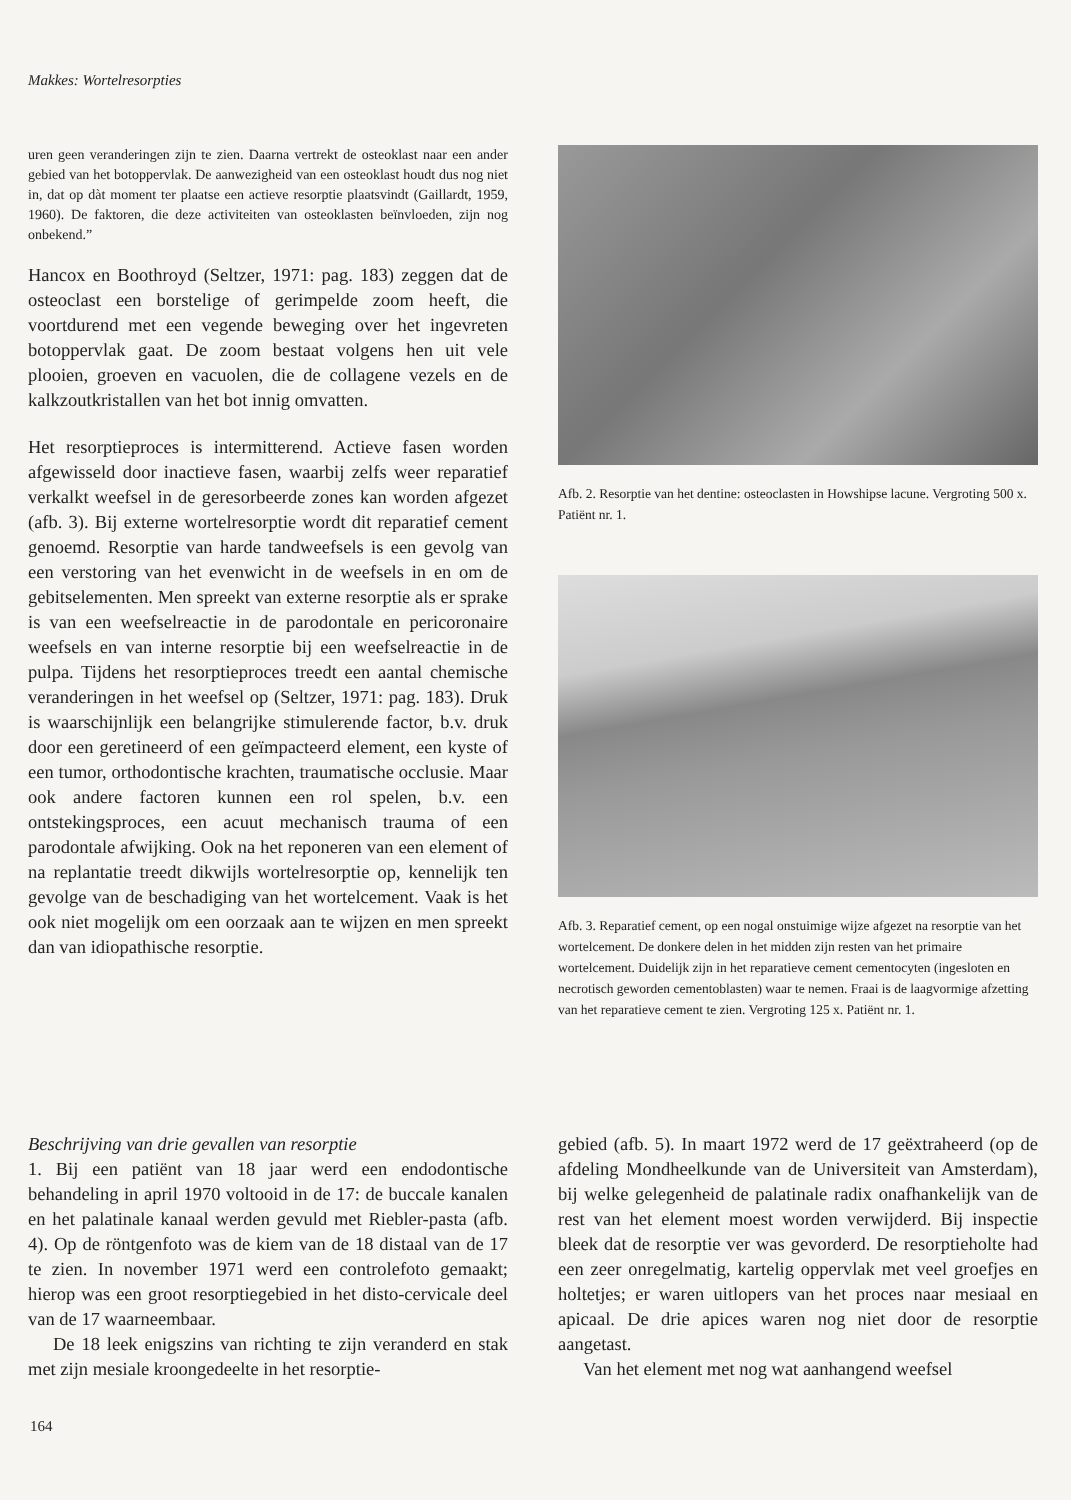Makkes: Wortelresorpties
uren geen veranderingen zijn te zien. Daarna vertrekt de osteoklast naar een ander gebied van het botoppervlak. De aanwezigheid van een osteoklast houdt dus nog niet in, dat op dàt moment ter plaatse een actieve resorptie plaatsvindt (Gaillardt, 1959, 1960). De faktoren, die deze activiteiten van osteoklasten beïnvloeden, zijn nog onbekend.”
Hancox en Boothroyd (Seltzer, 1971: pag. 183) zeggen dat de osteoclast een borstelige of gerimpelde zoom heeft, die voortdurend met een vegende beweging over het ingevreten botoppervlak gaat. De zoom bestaat volgens hen uit vele plooien, groeven en vacuolen, die de collagene vezels en de kalkzoutkristallen van het bot innig omvatten.
Het resorptieproces is intermitterend. Actieve fasen worden afgewisseld door inactieve fasen, waarbij zelfs weer reparatief verkalkt weefsel in de geresorbeerde zones kan worden afgezet (afb. 3). Bij externe wortelresorptie wordt dit reparatief cement genoemd. Resorptie van harde tandweefsels is een gevolg van een verstoring van het evenwicht in de weefsels in en om de gebitselementen. Men spreekt van externe resorptie als er sprake is van een weefselreactie in de parodontale en pericoronaire weefsels en van interne resorptie bij een weefselreactie in de pulpa. Tijdens het resorptieproces treedt een aantal chemische veranderingen in het weefsel op (Seltzer, 1971: pag. 183). Druk is waarschijnlijk een belangrijke stimulerende factor, b.v. druk door een geretineerd of een geïmpacteerd element, een kyste of een tumor, orthodontische krachten, traumatische occlusie. Maar ook andere factoren kunnen een rol spelen, b.v. een ontstekingsproces, een acuut mechanisch trauma of een parodontale afwijking. Ook na het reponeren van een element of na replantatie treedt dikwijls wortelresorptie op, kennelijk ten gevolge van de beschadiging van het wortelcement. Vaak is het ook niet mogelijk om een oorzaak aan te wijzen en men spreekt dan van idiopathische resorptie.
Afb. 2. Resorptie van het dentine: osteoclasten in Howshipse lacune. Vergroting 500 x. Patiënt nr. 1.
Afb. 3. Reparatief cement, op een nogal onstuimige wijze afgezet na resorptie van het wortelcement. De donkere delen in het midden zijn resten van het primaire wortelcement. Duidelijk zijn in het reparatieve cement cementocyten (ingesloten en necrotisch geworden cementoblasten) waar te nemen. Fraai is de laagvormige afzetting van het reparatieve cement te zien. Vergroting 125 x. Patiënt nr. 1.
Beschrijving van drie gevallen van resorptie
1. Bij een patiënt van 18 jaar werd een endodontische behandeling in april 1970 voltooid in de 17: de buccale kanalen en het palatinale kanaal werden gevuld met Riebler-pasta (afb. 4). Op de röntgenfoto was de kiem van de 18 distaal van de 17 te zien. In november 1971 werd een controlefoto gemaakt; hierop was een groot resorptiegebied in het disto-cervicale deel van de 17 waarneembaar.
De 18 leek enigszins van richting te zijn veranderd en stak met zijn mesiale kroongedeelte in het resorptie-
gebied (afb. 5). In maart 1972 werd de 17 geëxtraheerd (op de afdeling Mondheelkunde van de Universiteit van Amsterdam), bij welke gelegenheid de palatinale radix onafhankelijk van de rest van het element moest worden verwijderd. Bij inspectie bleek dat de resorptie ver was gevorderd. De resorptieholte had een zeer onregelmatig, kartelig oppervlak met veel groefjes en holtetjes; er waren uitlopers van het proces naar mesiaal en apicaal. De drie apices waren nog niet door de resorptie aangetast.
Van het element met nog wat aanhangend weefsel
164